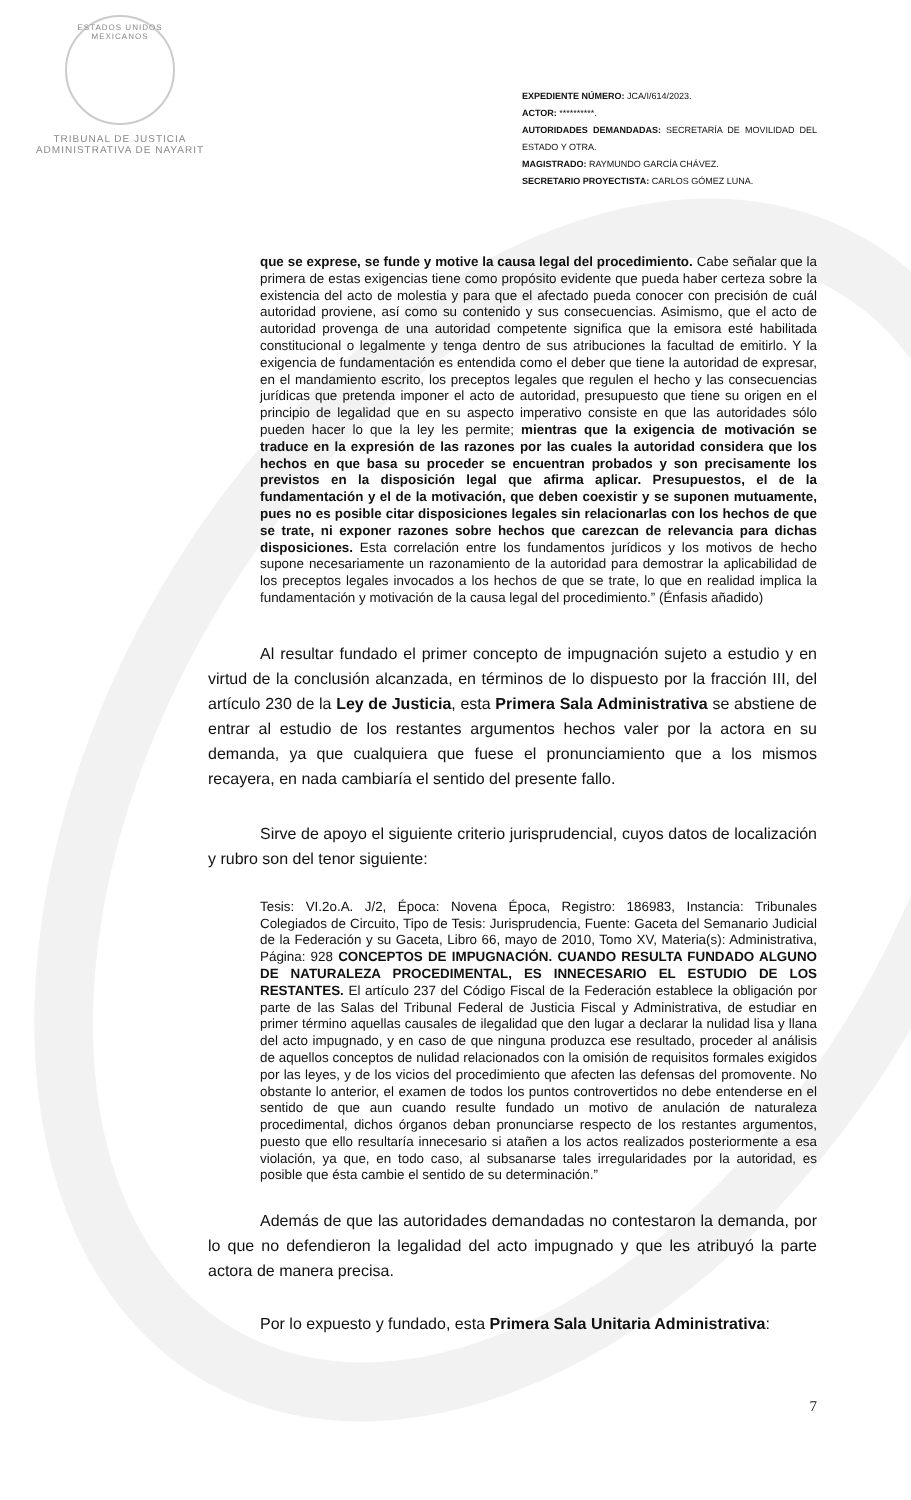ESTADOS UNIDOS MEXICANOS
TRIBUNAL DE JUSTICIA
ADMINISTRATIVA DE NAYARIT
EXPEDIENTE NÚMERO: JCA/I/614/2023.
ACTOR: **********.
AUTORIDADES DEMANDADAS: SECRETARÍA DE MOVILIDAD DEL ESTADO Y OTRA.
MAGISTRADO: RAYMUNDO GARCÍA CHÁVEZ.
SECRETARIO PROYECTISTA: CARLOS GÓMEZ LUNA.
que se exprese, se funde y motive la causa legal del procedimiento. Cabe señalar que la primera de estas exigencias tiene como propósito evidente que pueda haber certeza sobre la existencia del acto de molestia y para que el afectado pueda conocer con precisión de cuál autoridad proviene, así como su contenido y sus consecuencias. Asimismo, que el acto de autoridad provenga de una autoridad competente significa que la emisora esté habilitada constitucional o legalmente y tenga dentro de sus atribuciones la facultad de emitirlo. Y la exigencia de fundamentación es entendida como el deber que tiene la autoridad de expresar, en el mandamiento escrito, los preceptos legales que regulen el hecho y las consecuencias jurídicas que pretenda imponer el acto de autoridad, presupuesto que tiene su origen en el principio de legalidad que en su aspecto imperativo consiste en que las autoridades sólo pueden hacer lo que la ley les permite; mientras que la exigencia de motivación se traduce en la expresión de las razones por las cuales la autoridad considera que los hechos en que basa su proceder se encuentran probados y son precisamente los previstos en la disposición legal que afirma aplicar. Presupuestos, el de la fundamentación y el de la motivación, que deben coexistir y se suponen mutuamente, pues no es posible citar disposiciones legales sin relacionarlas con los hechos de que se trate, ni exponer razones sobre hechos que carezcan de relevancia para dichas disposiciones. Esta correlación entre los fundamentos jurídicos y los motivos de hecho supone necesariamente un razonamiento de la autoridad para demostrar la aplicabilidad de los preceptos legales invocados a los hechos de que se trate, lo que en realidad implica la fundamentación y motivación de la causa legal del procedimiento.” (Énfasis añadido)
Al resultar fundado el primer concepto de impugnación sujeto a estudio y en virtud de la conclusión alcanzada, en términos de lo dispuesto por la fracción III, del artículo 230 de la Ley de Justicia, esta Primera Sala Administrativa se abstiene de entrar al estudio de los restantes argumentos hechos valer por la actora en su demanda, ya que cualquiera que fuese el pronunciamiento que a los mismos recayera, en nada cambiaría el sentido del presente fallo.
Sirve de apoyo el siguiente criterio jurisprudencial, cuyos datos de localización y rubro son del tenor siguiente:
Tesis: VI.2o.A. J/2, Época: Novena Época, Registro: 186983, Instancia: Tribunales Colegiados de Circuito, Tipo de Tesis: Jurisprudencia, Fuente: Gaceta del Semanario Judicial de la Federación y su Gaceta, Libro 66, mayo de 2010, Tomo XV, Materia(s): Administrativa, Página: 928 CONCEPTOS DE IMPUGNACIÓN. CUANDO RESULTA FUNDADO ALGUNO DE NATURALEZA PROCEDIMENTAL, ES INNECESARIO EL ESTUDIO DE LOS RESTANTES. El artículo 237 del Código Fiscal de la Federación establece la obligación por parte de las Salas del Tribunal Federal de Justicia Fiscal y Administrativa, de estudiar en primer término aquellas causales de ilegalidad que den lugar a declarar la nulidad lisa y llana del acto impugnado, y en caso de que ninguna produzca ese resultado, proceder al análisis de aquellos conceptos de nulidad relacionados con la omisión de requisitos formales exigidos por las leyes, y de los vicios del procedimiento que afecten las defensas del promovente. No obstante lo anterior, el examen de todos los puntos controvertidos no debe entenderse en el sentido de que aun cuando resulte fundado un motivo de anulación de naturaleza procedimental, dichos órganos deban pronunciarse respecto de los restantes argumentos, puesto que ello resultaría innecesario si atañen a los actos realizados posteriormente a esa violación, ya que, en todo caso, al subsanarse tales irregularidades por la autoridad, es posible que ésta cambie el sentido de su determinación.”
Además de que las autoridades demandadas no contestaron la demanda, por lo que no defendieron la legalidad del acto impugnado y que les atribuyó la parte actora de manera precisa.
Por lo expuesto y fundado, esta Primera Sala Unitaria Administrativa:
7